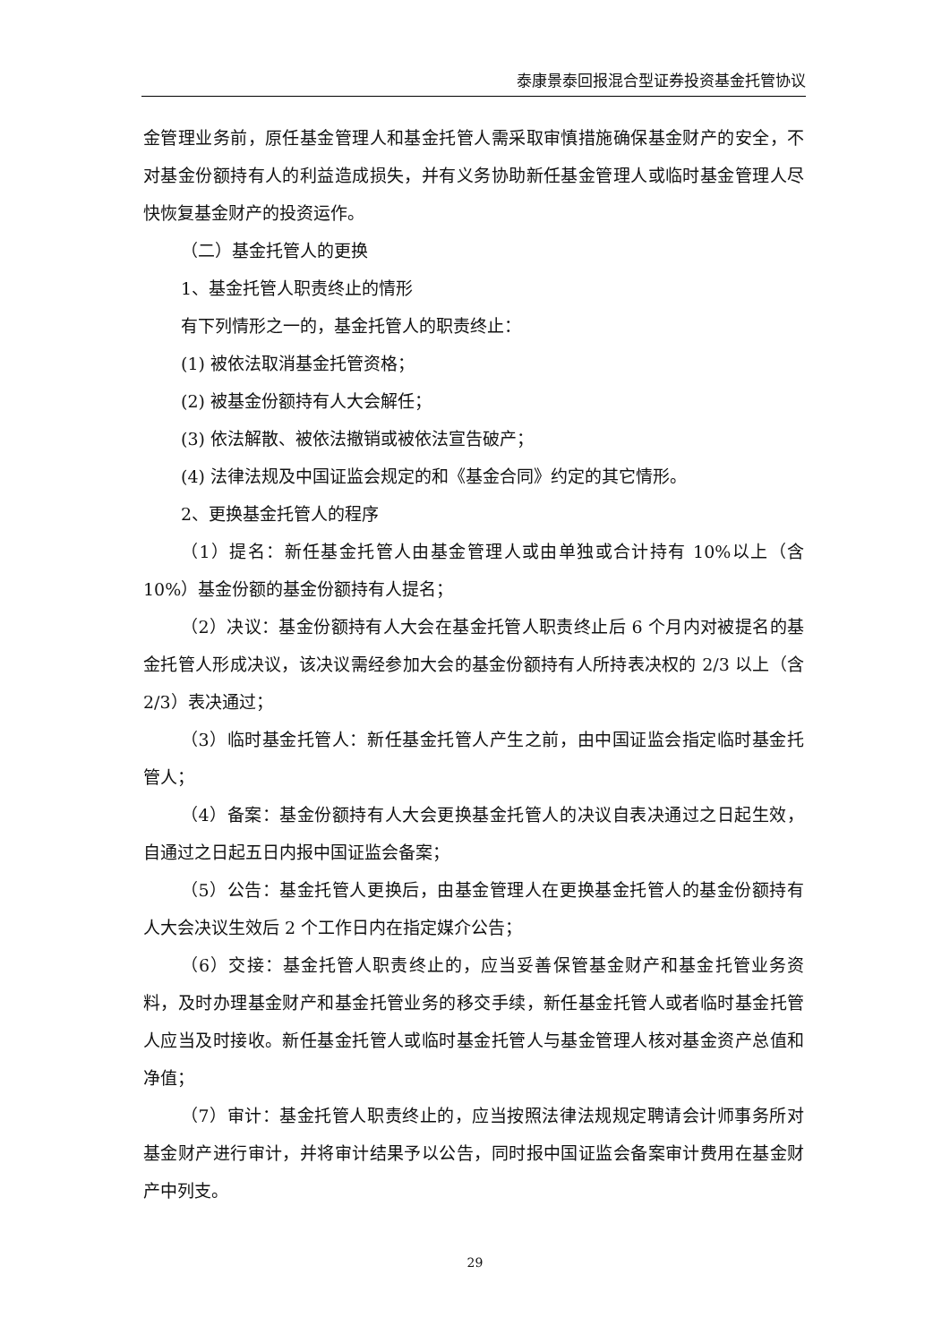泰康景泰回报混合型证券投资基金托管协议
金管理业务前，原任基金管理人和基金托管人需采取审慎措施确保基金财产的安全，不对基金份额持有人的利益造成损失，并有义务协助新任基金管理人或临时基金管理人尽快恢复基金财产的投资运作。
（二）基金托管人的更换
1、基金托管人职责终止的情形
有下列情形之一的，基金托管人的职责终止：
(1) 被依法取消基金托管资格；
(2) 被基金份额持有人大会解任；
(3) 依法解散、被依法撤销或被依法宣告破产；
(4) 法律法规及中国证监会规定的和《基金合同》约定的其它情形。
2、更换基金托管人的程序
（1）提名：新任基金托管人由基金管理人或由单独或合计持有 10%以上（含 10%）基金份额的基金份额持有人提名；
（2）决议：基金份额持有人大会在基金托管人职责终止后 6 个月内对被提名的基金托管人形成决议，该决议需经参加大会的基金份额持有人所持表决权的 2/3 以上（含 2/3）表决通过；
（3）临时基金托管人：新任基金托管人产生之前，由中国证监会指定临时基金托管人；
（4）备案：基金份额持有人大会更换基金托管人的决议自表决通过之日起生效，自通过之日起五日内报中国证监会备案；
（5）公告：基金托管人更换后，由基金管理人在更换基金托管人的基金份额持有人大会决议生效后 2 个工作日内在指定媒介公告；
（6）交接：基金托管人职责终止的，应当妥善保管基金财产和基金托管业务资料，及时办理基金财产和基金托管业务的移交手续，新任基金托管人或者临时基金托管人应当及时接收。新任基金托管人或临时基金托管人与基金管理人核对基金资产总值和净值；
（7）审计：基金托管人职责终止的，应当按照法律法规规定聘请会计师事务所对基金财产进行审计，并将审计结果予以公告，同时报中国证监会备案审计费用在基金财产中列支。
29